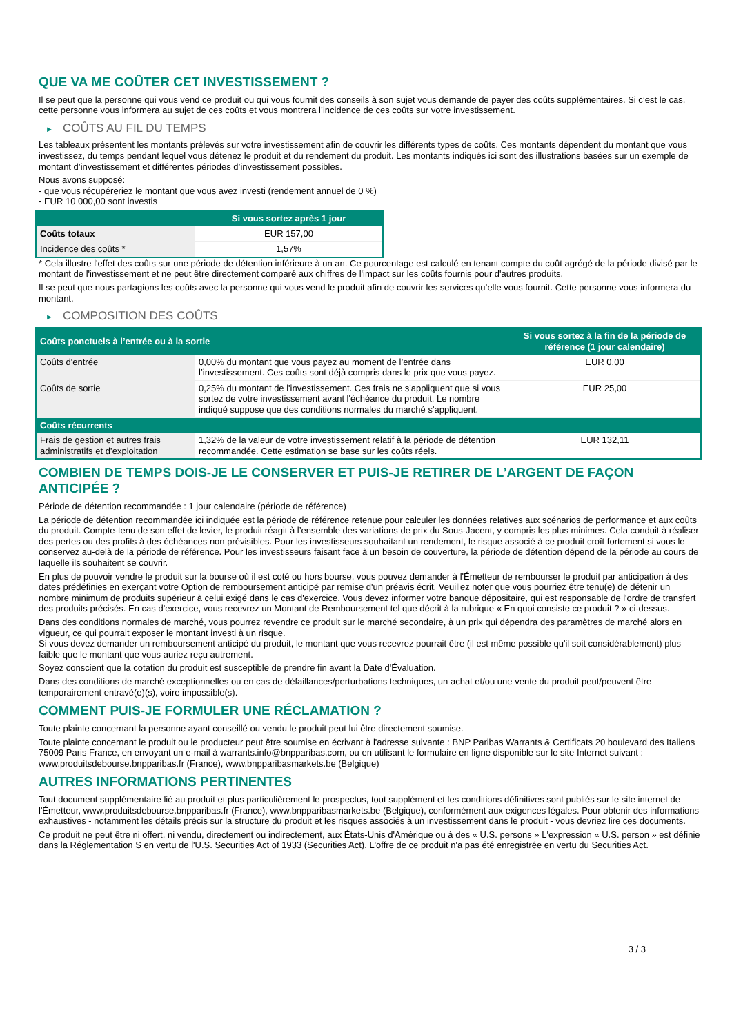QUE VA ME COÛTER CET INVESTISSEMENT ?
Il se peut que la personne qui vous vend ce produit ou qui vous fournit des conseils à son sujet vous demande de payer des coûts supplémentaires. Si c’est le cas, cette personne vous informera au sujet de ces coûts et vous montrera l’incidence de ces coûts sur votre investissement.
► COÛTS AU FIL DU TEMPS
Les tableaux présentent les montants prélevés sur votre investissement afin de couvrir les différents types de coûts. Ces montants dépendent du montant que vous investissez, du temps pendant lequel vous détenez le produit et du rendement du produit. Les montants indiqués ici sont des illustrations basées sur un exemple de montant d’investissement et différentes périodes d’investissement possibles.
Nous avons supposé:
- que vous récupéreriez le montant que vous avez investi (rendement annuel de 0 %)
- EUR 10 000,00 sont investis
| | Si vous sortez après 1 jour |
| --- | --- |
| Coûts totaux | EUR 157,00 |
| Incidence des coûts * | 1,57% |
* Cela illustre l'effet des coûts sur une période de détention inférieure à un an. Ce pourcentage est calculé en tenant compte du coût agrégé de la période divisé par le montant de l'investissement et ne peut être directement comparé aux chiffres de l'impact sur les coûts fournis pour d'autres produits.
Il se peut que nous partagions les coûts avec la personne qui vous vend le produit afin de couvrir les services qu’elle vous fournit. Cette personne vous informera du montant.
► COMPOSITION DES COÛTS
| Coûts ponctuels à l’entrée ou à la sortie | | Si vous sortez à la fin de la période de référence (1 jour calendaire) |
| --- | --- | --- |
| Coûts d'entrée | 0,00% du montant que vous payez au moment de l’entrée dans l’investissement. Ces coûts sont déjà compris dans le prix que vous payez. | EUR 0,00 |
| Coûts de sortie | 0,25% du montant de l'investissement. Ces frais ne s'appliquent que si vous sortez de votre investissement avant l'échéance du produit. Le nombre indiqué suppose que des conditions normales du marché s'appliquent. | EUR 25,00 |
| Coûts récurrents | | |
| Frais de gestion et autres frais administratifs et d’exploitation | 1,32% de la valeur de votre investissement relatif à la période de détention recommandée. Cette estimation se base sur les coûts réels. | EUR 132,11 |
COMBIEN DE TEMPS DOIS-JE LE CONSERVER ET PUIS-JE RETIRER DE L’ARGENT DE FAÇON ANTICIPÉE ?
Période de détention recommandée : 1 jour calendaire (période de référence)
La période de détention recommandée ici indiquée est la période de référence retenue pour calculer les données relatives aux scénarios de performance et aux coûts du produit. Compte-tenu de son effet de levier, le produit réagit à l’ensemble des variations de prix du Sous-Jacent, y compris les plus minimes. Cela conduit à réaliser des pertes ou des profits à des échéances non prévisibles. Pour les investisseurs souhaitant un rendement, le risque associé à ce produit croît fortement si vous le conservez au-delà de la période de référence. Pour les investisseurs faisant face à un besoin de couverture, la période de détention dépend de la période au cours de laquelle ils souhaitent se couvrir.
En plus de pouvoir vendre le produit sur la bourse où il est coté ou hors bourse, vous pouvez demander à l'Émetteur de rembourser le produit par anticipation à des dates prédéfinies en exerçant votre Option de remboursement anticipé par remise d'un préavis écrit. Veuillez noter que vous pourriez être tenu(e) de détenir un nombre minimum de produits supérieur à celui exigé dans le cas d'exercice. Vous devez informer votre banque dépositaire, qui est responsable de l'ordre de transfert des produits précisés. En cas d'exercice, vous recevrez un Montant de Remboursement tel que décrit à la rubrique « En quoi consiste ce produit ? » ci-dessus.
Dans des conditions normales de marché, vous pourrez revendre ce produit sur le marché secondaire, à un prix qui dépendra des paramètres de marché alors en vigueur, ce qui pourrait exposer le montant investi à un risque.
Si vous devez demander un remboursement anticipé du produit, le montant que vous recevrez pourrait être (il est même possible qu'il soit considérablement) plus faible que le montant que vous auriez reçu autrement.
Soyez conscient que la cotation du produit est susceptible de prendre fin avant la Date d'Évaluation.
Dans des conditions de marché exceptionnelles ou en cas de défaillances/perturbations techniques, un achat et/ou une vente du produit peut/peuvent être temporairement entravé(e)(s), voire impossible(s).
COMMENT PUIS-JE FORMULER UNE RÉCLAMATION ?
Toute plainte concernant la personne ayant conseillé ou vendu le produit peut lui être directement soumise.
Toute plainte concernant le produit ou le producteur peut être soumise en écrivant à l'adresse suivante : BNP Paribas Warrants & Certificats 20 boulevard des Italiens 75009 Paris France, en envoyant un e-mail à warrants.info@bnpparibas.com, ou en utilisant le formulaire en ligne disponible sur le site Internet suivant : www.produitsdebourse.bnpparibas.fr (France), www.bnpparibasmarkets.be (Belgique)
AUTRES INFORMATIONS PERTINENTES
Tout document supplémentaire lié au produit et plus particulièrement le prospectus, tout supplément et les conditions définitives sont publiés sur le site internet de l'Émetteur, www.produitsdebourse.bnpparibas.fr (France), www.bnpparibasmarkets.be (Belgique), conformément aux exigences légales. Pour obtenir des informations exhaustives - notamment les détails précis sur la structure du produit et les risques associés à un investissement dans le produit - vous devriez lire ces documents.
Ce produit ne peut être ni offert, ni vendu, directement ou indirectement, aux États-Unis d'Amérique ou à des « U.S. persons » L'expression « U.S. person » est définie dans la Réglementation S en vertu de l'U.S. Securities Act of 1933 (Securities Act). L'offre de ce produit n'a pas été enregistrée en vertu du Securities Act.
3 / 3